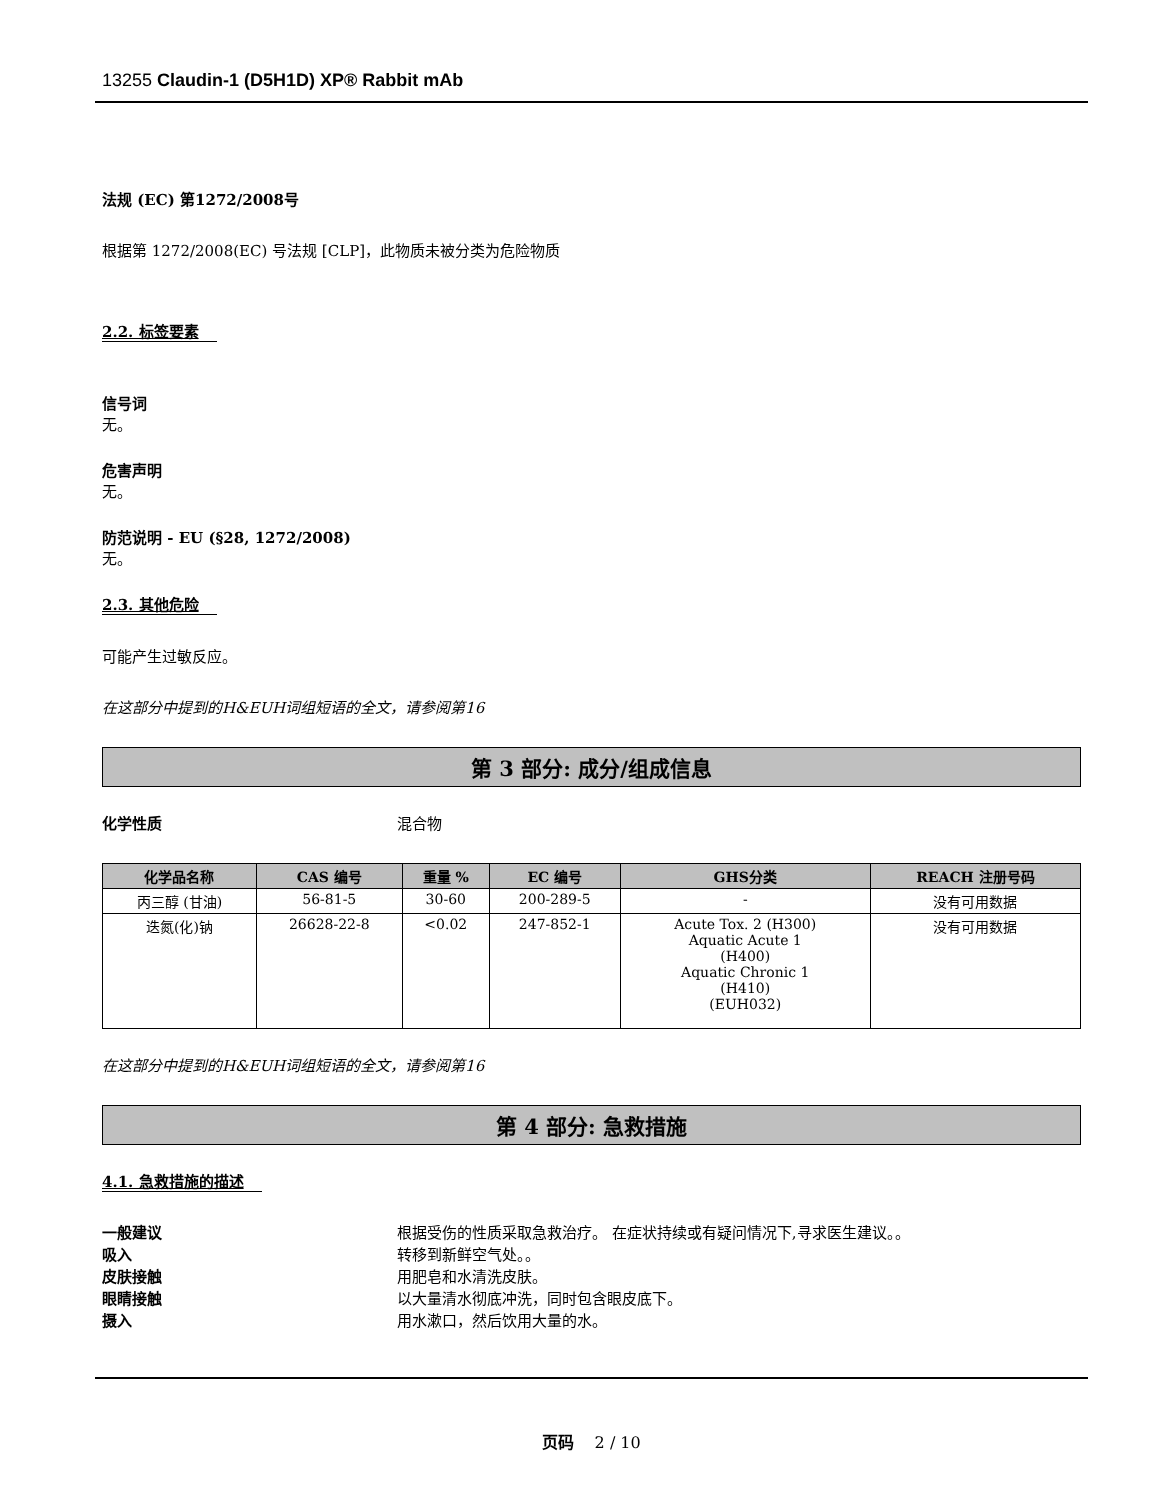13255 Claudin-1 (D5H1D) XP® Rabbit mAb
法规 (EC) 第1272/2008号
根据第 1272/2008(EC) 号法规 [CLP]，此物质未被分类为危险物质
2.2. 标签要素
信号词
无。
危害声明
无。
防范说明 - EU (§28, 1272/2008)
无。
2.3. 其他危险
可能产生过敏反应。
在这部分中提到的H&EUH词组短语的全文，请参阅第16
第 3 部分: 成分/组成信息
化学性质 混合物
| 化学品名称 | CAS 编号 | 重量 % | EC 编号 | GHS分类 | REACH 注册号码 |
| --- | --- | --- | --- | --- | --- |
| 丙三醇 (甘油) | 56-81-5 | 30-60 | 200-289-5 | - | 没有可用数据 |
| 迭氮(化)钠 | 26628-22-8 | <0.02 | 247-852-1 | Acute Tox. 2 (H300) Aquatic Acute 1 (H400) Aquatic Chronic 1 (H410) (EUH032) | 没有可用数据 |
在这部分中提到的H&EUH词组短语的全文，请参阅第16
第 4 部分: 急救措施
4.1. 急救措施的描述
一般建议 根据受伤的性质采取急救治疗。 在症状持续或有疑问情况下,寻求医生建议。。
吸入 转移到新鲜空气处。。
皮肤接触 用肥皂和水清洗皮肤。
眼睛接触 以大量清水彻底冲洗，同时包含眼皮底下。
摄入 用水漱口，然后饮用大量的水。
页码 2 / 10